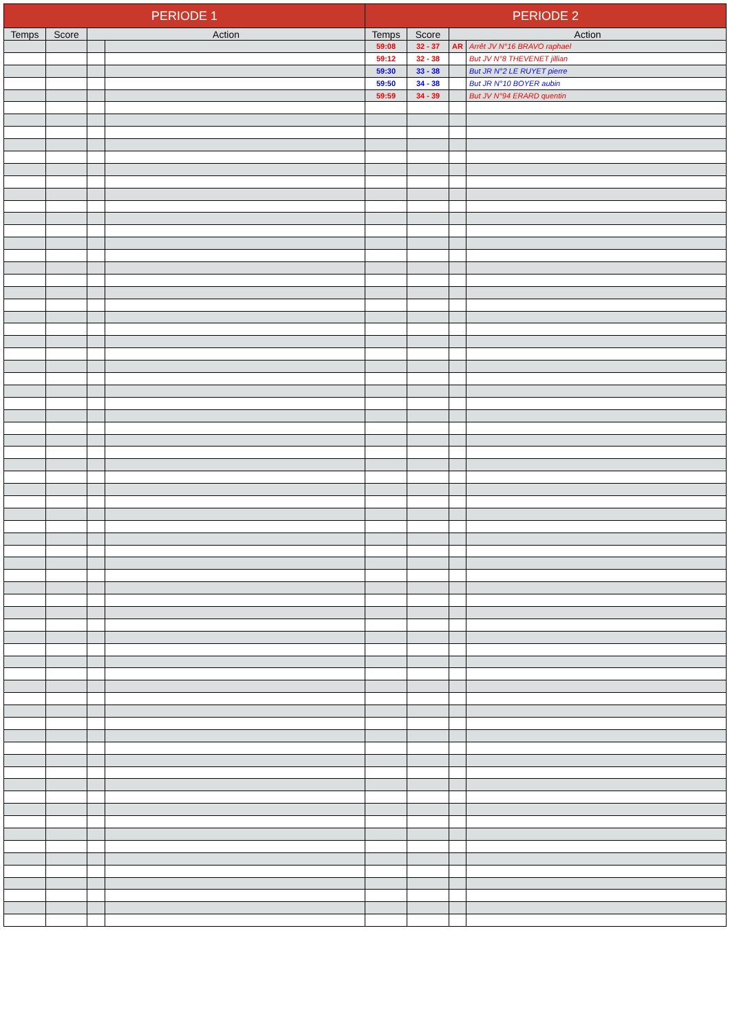| PERIODE 1 | | | | PERIODE 2 | | | |
| --- | --- | --- | --- | --- | --- | --- | --- |
| Temps | Score | Action | | Temps | Score | Action | |
| | | | | 59:08 | 32 - 37 | AR | Arrêt JV N°16 BRAVO raphael |
| | | | | 59:12 | 32 - 38 | | But JV N°8 THEVENET jillian |
| | | | | 59:30 | 33 - 38 | | But JR N°2 LE RUYET pierre |
| | | | | 59:50 | 34 - 38 | | But JR N°10 BOYER aubin |
| | | | | 59:59 | 34 - 39 | | But JV N°94 ERARD quentin |